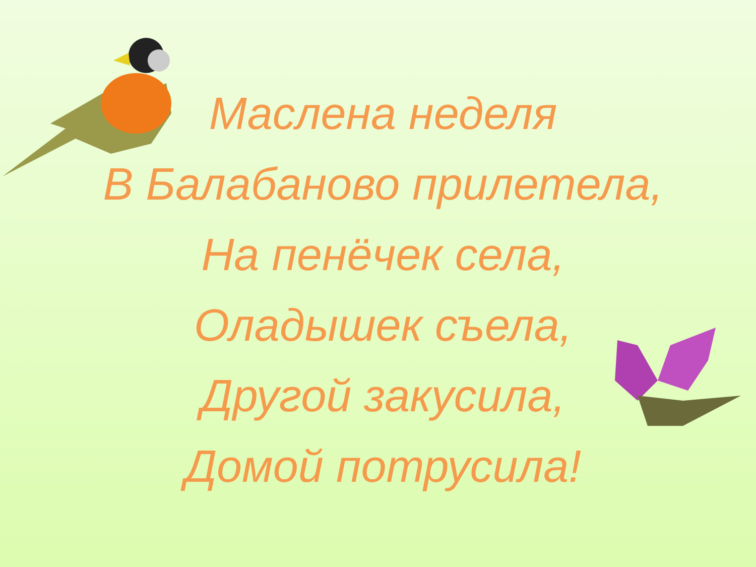Маслена неделя
В Балабаново прилетела,
На пенёчек села,
Оладышек съела,
Другой закусила,
Домой потрусила!